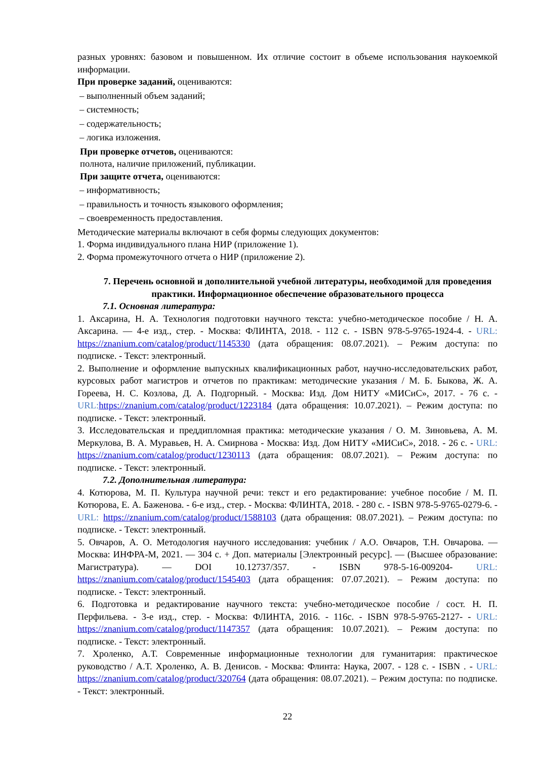разных уровнях: базовом и повышенном. Их отличие состоит в объеме использования наукоемкой информации.
При проверке заданий, оцениваются:
– выполненный объем заданий;
– системность;
– содержательность;
– логика изложения.
При проверке отчетов, оцениваются:
полнота, наличие приложений, публикации.
При защите отчета, оцениваются:
– информативность;
– правильность и точность языкового оформления;
– своевременность предоставления.
Методические материалы включают в себя формы следующих документов:
1. Форма индивидуального плана НИР (приложение 1).
2. Форма промежуточного отчета о НИР (приложение 2).
7. Перечень основной и дополнительной учебной литературы, необходимой для проведения практики. Информационное обеспечение образовательного процесса
7.1. Основная литература:
1. Аксарина, Н. А. Технология подготовки научного текста: учебно-методическое пособие / Н. А. Аксарина. — 4-е изд., стер. - Москва: ФЛИНТА, 2018. - 112 с. - ISBN 978-5-9765-1924-4. - URL: https://znanium.com/catalog/product/1145330 (дата обращения: 08.07.2021). – Режим доступа: по подписке. - Текст: электронный.
2. Выполнение и оформление выпускных квалификационных работ, научно-исследовательских работ, курсовых работ магистров и отчетов по практикам: методические указания / М. Б. Быкова, Ж. А. Гореева, Н. С. Козлова, Д. А. Подгорный. - Москва: Изд. Дом НИТУ «МИСиС», 2017. - 76 с. - URL: https://znanium.com/catalog/product/1223184 (дата обращения: 10.07.2021). – Режим доступа: по подписке. - Текст: электронный.
3. Исследовательская и преддипломная практика: методические указания / О. М. Зиновьева, А. М. Меркулова, В. А. Муравьев, Н. А. Смирнова - Москва: Изд. Дом НИТУ «МИСиС», 2018. - 26 с. - URL: https://znanium.com/catalog/product/1230113 (дата обращения: 08.07.2021). – Режим доступа: по подписке. - Текст: электронный.
7.2. Дополнительная литература:
4. Котюрова, М. П. Культура научной речи: текст и его редактирование: учебное пособие / М. П. Котюрова, Е. А. Баженова. - 6-е изд., стер. - Москва: ФЛИНТА, 2018. - 280 с. - ISBN 978-5-9765-0279-6. - URL: https://znanium.com/catalog/product/1588103 (дата обращения: 08.07.2021). – Режим доступа: по подписке. - Текст: электронный.
5. Овчаров, А. О. Методология научного исследования: учебник / А.О. Овчаров, Т.Н. Овчарова. — Москва: ИНФРА-М, 2021. — 304 с. + Доп. материалы [Электронный ресурс]. — (Высшее образование: Магистратура). — DOI 10.12737/357. - ISBN 978-5-16-009204- URL: https://znanium.com/catalog/product/1545403 (дата обращения: 07.07.2021). – Режим доступа: по подписке. - Текст: электронный.
6. Подготовка и редактирование научного текста: учебно-методическое пособие / сост. Н. П. Перфильева. - 3-е изд., стер. - Москва: ФЛИНТА, 2016. - 116с. - ISBN 978-5-9765-2127- - URL: https://znanium.com/catalog/product/1147357 (дата обращения: 10.07.2021). – Режим доступа: по подписке. - Текст: электронный.
7. Хроленко, А.Т. Современные информационные технологии для гуманитария: практическое руководство / А.Т. Хроленко, А. В. Денисов. - Москва: Флинта: Наука, 2007. - 128 с. - ISBN . - URL: https://znanium.com/catalog/product/320764 (дата обращения: 08.07.2021). – Режим доступа: по подписке. - Текст: электронный.
22